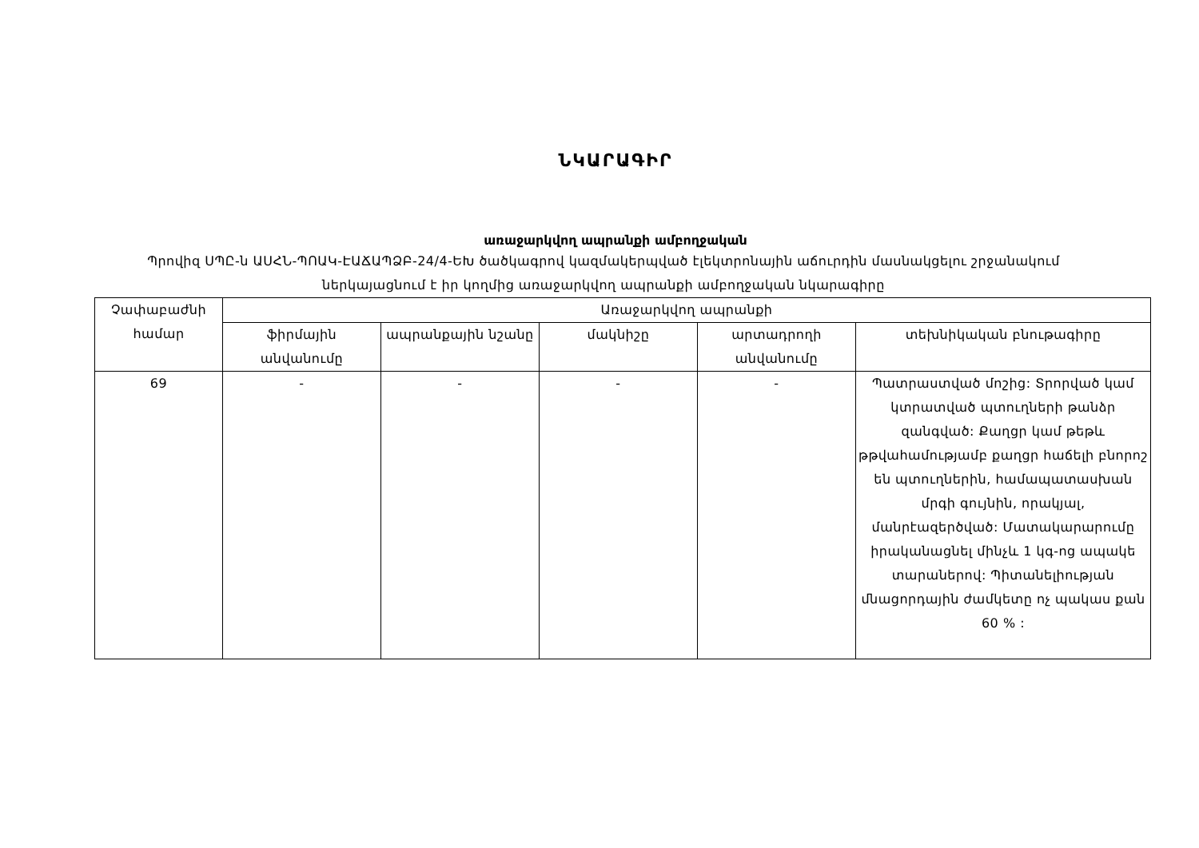ՆԿԱՐԱԳԻՐ
առաջարկվող ապրանքի ամբողջական
Պրովիզ ՍՊԸ-ն ԱՍՀՆ-ՊՈԱԿ-ԷԱՃԱՊՁԲ-24/4-ԵԽ ծածկագրով կազմակերպված էլեկտրոնային աճուրդին մասնակցելու շրջանակում ներկայացնում է իր կողմից առաջարկվող ապրանքի ամբողջական նկարագիրը
| Չափաբաժնի համար | Առաջարկվող ապրանքի | | | | |
| --- | --- | --- | --- | --- | --- |
| | ֆիրմային անվանումը | ապրանքային նշանը | մակնիշը | արտադրողի անվանումը | տեխնիկական բնութագիրը |
| 69 | - | - | - | - | Պատրաստված մոշից: Տրորված կամ կտրատված պտուղների թանձր զանգված: Քաղցր կամ թեթև թթվահամությամբ քաղցր հաճելի բնորոշ են պտուղներին, համապատասխան մրգի գույնին, որակյալ, մանրէազերծված: Մատակարարումը իրականացնել մինչև 1 կգ-ոց ապակե տարաներով: Պիտանելիության մնացորդային ժամկետը ոչ պակաս քան 60 % : |